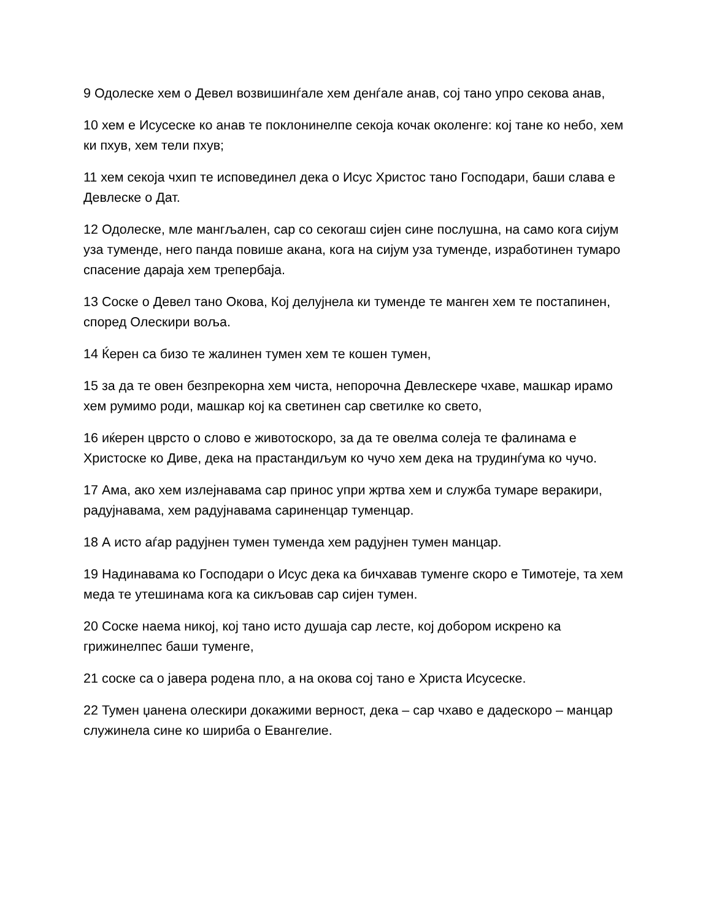9 Одолеске хем о Девел возвишинѓале хем денѓале анав, сој тано упро секова анав,
10 хем е Исусеске ко анав те поклонинелпе секоја кочак околенге: кој тане ко небо, хем ки пхув, хем тели пхув;
11 хем секоја чхип те исповединел дека о Исус Христос тано Господари, баши слава е Девлеске о Дат.
12 Одолеске, мле мангљален, сар со секогаш сијен сине послушна, на само кога сијум уза туменде, него панда повише акана, кога на сијум уза туменде, изработинен тумаро спасение дараја хем трепербаја.
13 Соске о Девел тано Окова, Кој делујнела ки туменде те манген хем те постапинен, според Олескири вољa.
14 Ќерен са бизо те жалинен тумен хем те кошен тумен,
15 за да те овен безпрекорна хем чиста, непорочна Девлескере чхаве, машкар ирамо хем румимо роди, машкар кој ка светинен сар светилке ко свето,
16 иќерен цврсто о слово е животоскоро, за да те овелма солеја те фалинама е Христоске ко Диве, дека на прастандиљум ко чучо хем дека на трудинѓума ко чучо.
17 Ама, ако хем излејнавама сар принос упри жртва хем и служба тумаре веракири, радујнавама, хем радујнавама сариненцар туменцар.
18 А исто аѓар радујнен тумен туменда хем радујнен тумен манцар.
19 Надинавама ко Господари о Исус дека ка бичхавав туменге скоро е Тимотеје, та хем меда те утешинама кога ка сикљовав сар сијен тумен.
20 Соске наема никој, кој тано исто душаја сар лесте, кој добором искрено ка грижинелпес баши туменге,
21 соске са о јавера родена пло, а на окова соj тано е Христа Исусеске.
22 Тумен џанена олескири докажими верност, дека – сар чхаво е дадескоро – манцар служинела сине ко шириба о Евангелие.